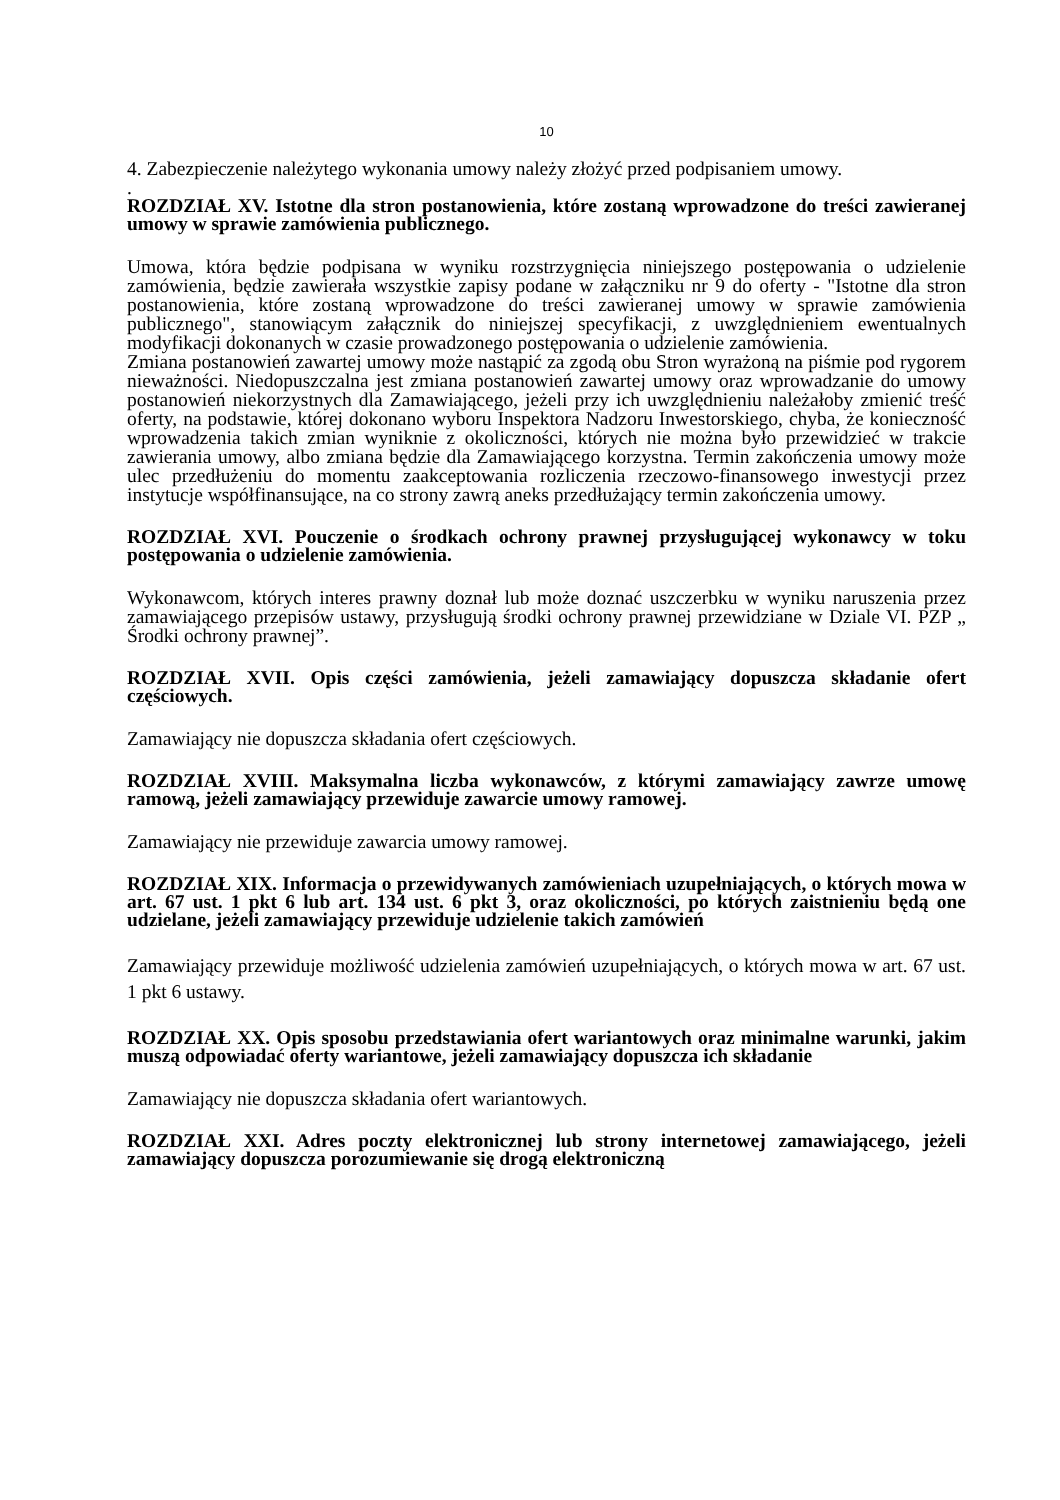10
4. Zabezpieczenie należytego wykonania umowy należy złożyć przed podpisaniem umowy.
.
ROZDZIAŁ XV. Istotne dla stron postanowienia, które zostaną wprowadzone do treści zawieranej umowy w sprawie zamówienia publicznego.
Umowa, która będzie podpisana w wyniku rozstrzygnięcia niniejszego postępowania o udzielenie zamówienia, będzie zawierała wszystkie zapisy podane w załączniku nr 9 do oferty - "Istotne dla stron postanowienia, które zostaną wprowadzone do treści zawieranej umowy w sprawie zamówienia publicznego", stanowiącym załącznik do niniejszej specyfikacji, z uwzględnieniem ewentualnych modyfikacji dokonanych w czasie prowadzonego postępowania o udzielenie zamówienia.
Zmiana postanowień zawartej umowy może nastąpić za zgodą obu Stron wyrażoną na piśmie pod rygorem nieważności. Niedopuszczalna jest zmiana postanowień zawartej umowy oraz wprowadzanie do umowy postanowień niekorzystnych dla Zamawiającego, jeżeli przy ich uwzględnieniu należałoby zmienić treść oferty, na podstawie, której dokonano wyboru Inspektora Nadzoru Inwestorskiego, chyba, że konieczność wprowadzenia takich zmian wyniknie z okoliczności, których nie można było przewidzieć w trakcie zawierania umowy, albo zmiana będzie dla Zamawiającego korzystna. Termin zakończenia umowy może ulec przedłużeniu do momentu zaakceptowania rozliczenia rzeczowo-finansowego inwestycji przez instytucje współfinansujące, na co strony zawrą aneks przedłużający termin zakończenia umowy.
ROZDZIAŁ XVI. Pouczenie o środkach ochrony prawnej przysługującej wykonawcy w toku postępowania o udzielenie zamówienia.
Wykonawcom, których interes prawny doznał lub może doznać uszczerbku w wyniku naruszenia przez zamawiającego przepisów ustawy, przysługują środki ochrony prawnej przewidziane w Dziale VI. PZP „ Środki ochrony prawnej”.
ROZDZIAŁ XVII. Opis części zamówienia, jeżeli zamawiający dopuszcza składanie ofert częściowych.
Zamawiający nie dopuszcza składania ofert częściowych.
ROZDZIAŁ XVIII. Maksymalna liczba wykonawców, z którymi zamawiający zawrze umowę ramową, jeżeli zamawiający przewiduje zawarcie umowy ramowej.
Zamawiający nie przewiduje zawarcia umowy ramowej.
ROZDZIAŁ XIX. Informacja o przewidywanych zamówieniach uzupełniających, o których mowa w art. 67 ust. 1 pkt 6 lub art. 134 ust. 6 pkt 3, oraz okoliczności, po których zaistnieniu będą one udzielane, jeżeli zamawiający przewiduje udzielenie takich zamówień
Zamawiający przewiduje możliwość udzielenia zamówień uzupełniających, o których mowa w art. 67 ust. 1 pkt 6 ustawy.
ROZDZIAŁ XX. Opis sposobu przedstawiania ofert wariantowych oraz minimalne warunki, jakim muszą odpowiadać oferty wariantowe, jeżeli zamawiający dopuszcza ich składanie
Zamawiający nie dopuszcza składania ofert wariantowych.
ROZDZIAŁ XXI. Adres poczty elektronicznej lub strony internetowej zamawiającego, jeżeli zamawiający dopuszcza porozumiewanie się drogą elektroniczną